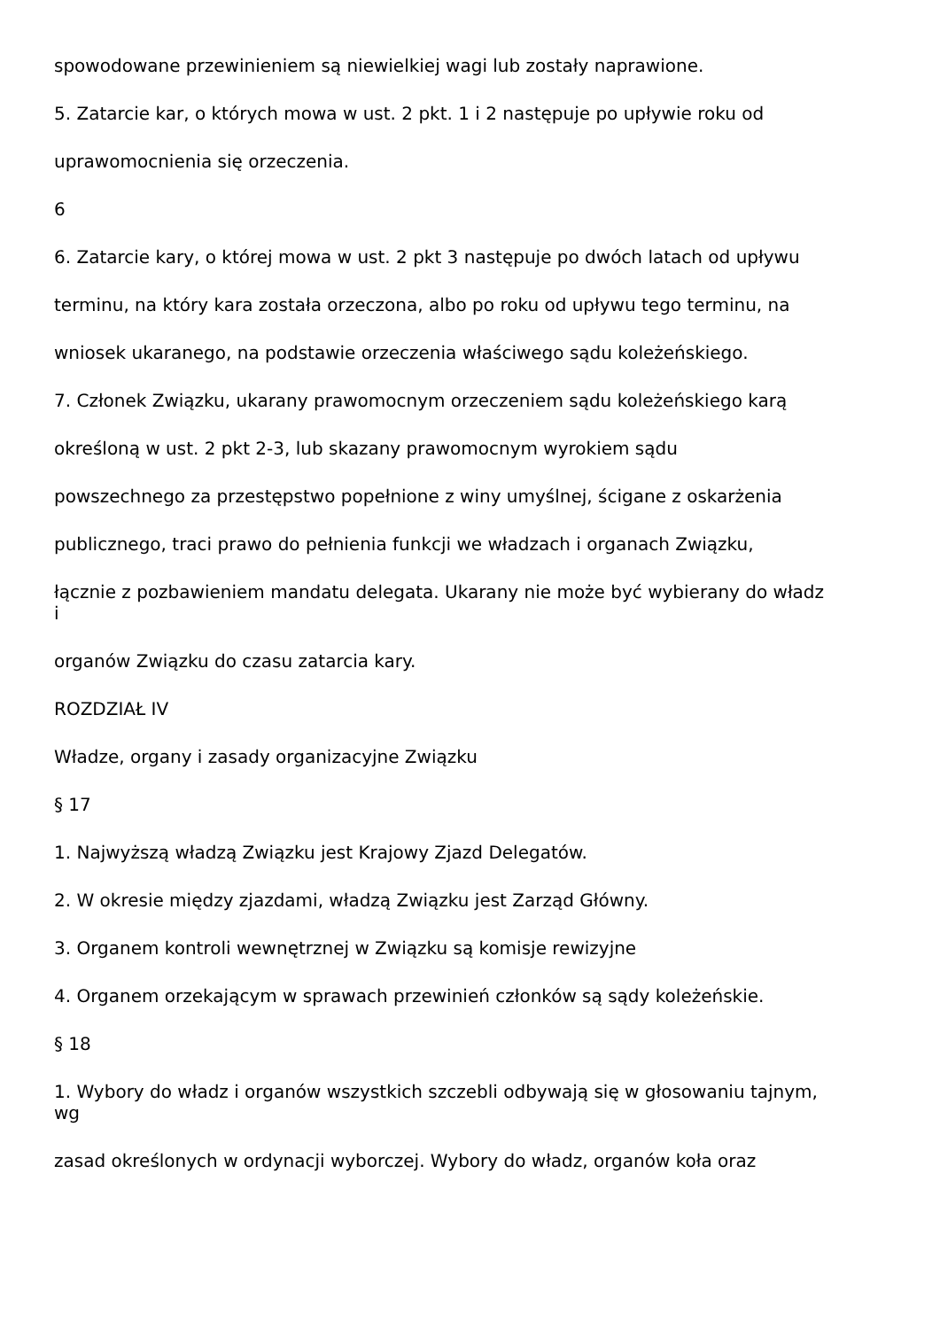spowodowane przewinieniem są niewielkiej wagi lub zostały naprawione.
5. Zatarcie kar, o których mowa w ust. 2 pkt. 1 i 2 następuje po upływie roku od
uprawomocnienia się orzeczenia.
6
6. Zatarcie kary, o której mowa w ust. 2 pkt 3 następuje po dwóch latach od upływu
terminu, na który kara została orzeczona, albo po roku od upływu tego terminu, na
wniosek ukaranego, na podstawie orzeczenia właściwego sądu koleżeńskiego.
7. Członek Związku, ukarany prawomocnym orzeczeniem sądu koleżeńskiego karą
określoną w ust. 2 pkt 2-3, lub skazany prawomocnym wyrokiem sądu
powszechnego za przestępstwo popełnione z winy umyślnej, ścigane z oskarżenia
publicznego, traci prawo do pełnienia funkcji we władzach i organach Związku,
łącznie z pozbawieniem mandatu delegata. Ukarany nie może być wybierany do władz
i
organów Związku do czasu zatarcia kary.
ROZDZIAŁ IV
Władze, organy i zasady organizacyjne Związku
§ 17
1. Najwyższą władzą Związku jest Krajowy Zjazd Delegatów.
2. W okresie między zjazdami, władzą Związku jest Zarząd Główny.
3. Organem kontroli wewnętrznej w Związku są komisje rewizyjne
4. Organem orzekającym w sprawach przewinień członków są sądy koleżeńskie.
§ 18
1. Wybory do władz i organów wszystkich szczebli odbywają się w głosowaniu tajnym,
wg
zasad określonych w ordynacji wyborczej. Wybory do władz, organów koła oraz